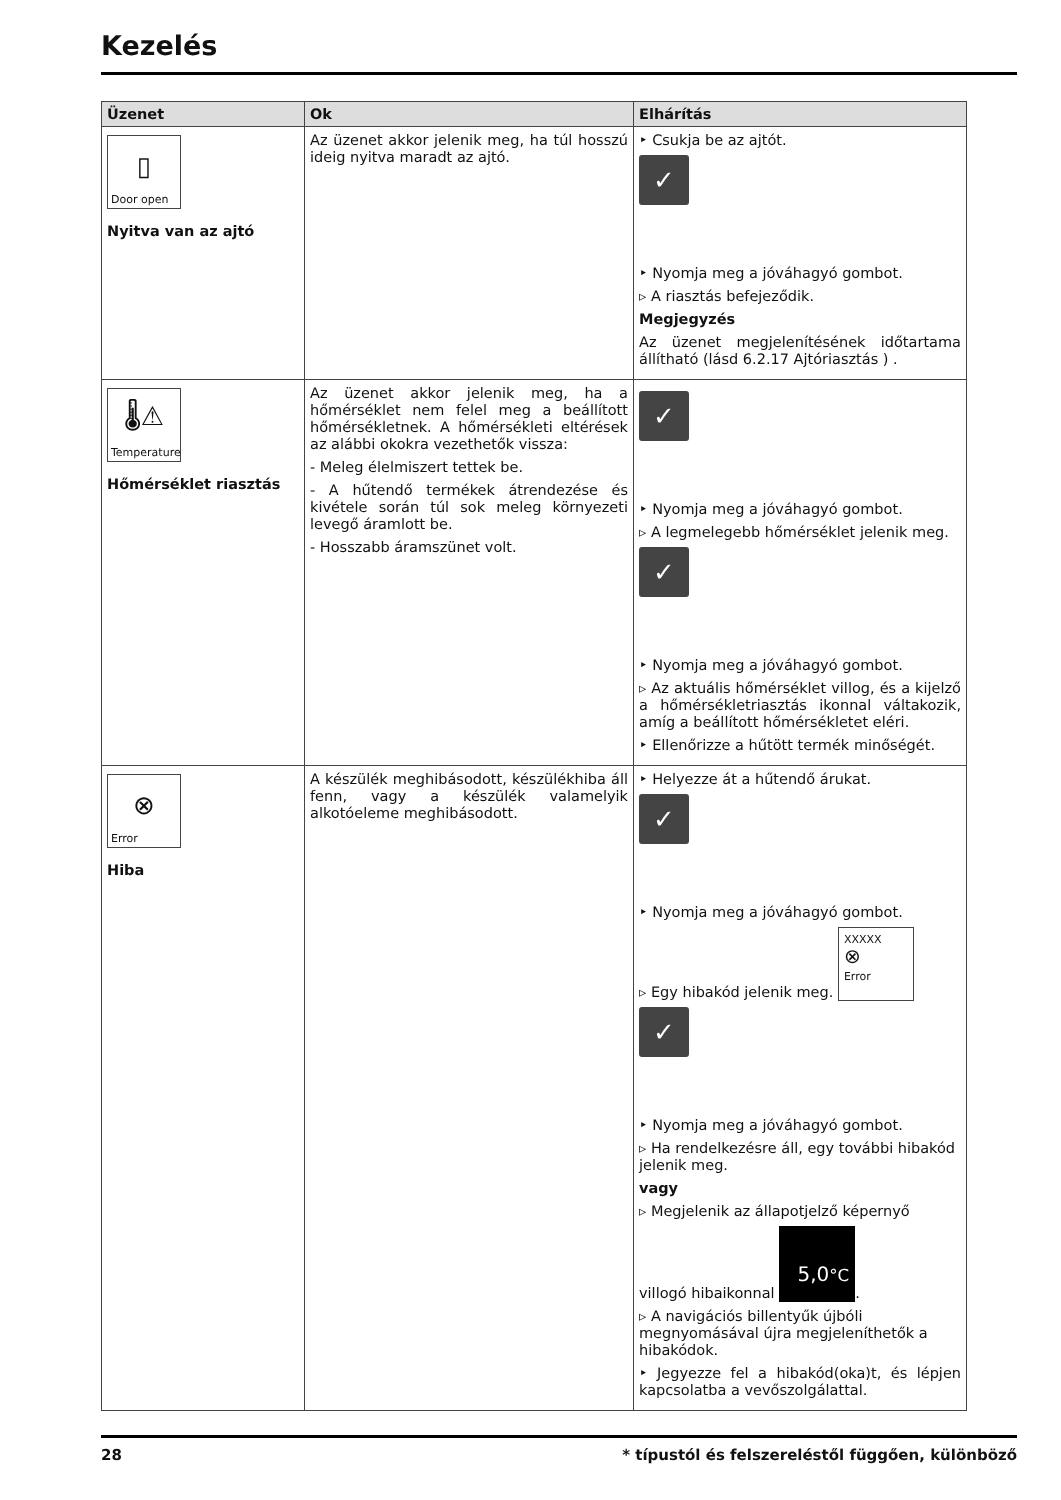Kezelés
| Üzenet | Ok | Elhárítás |
| --- | --- | --- |
| ▯ Door open Nyitva van az ajtó | Az üzenet akkor jelenik meg, ha túl hosszú ideig nyitva maradt az ajtó. | ‣ Csukja be az ajtót. ✓ ‣ Nyomja meg a jóváhagyó gombot. ▹ A riasztás befejeződik. Megjegyzés Az üzenet megjelenítésének időtartama állítható (lásd 6.2.17 Ajtóriasztás ) . |
| 🌡⚠ Temperature Hőmérséklet riasztás | Az üzenet akkor jelenik meg, ha a hőmérséklet nem felel meg a beállított hőmérsékletnek. A hőmérsékleti eltérések az alábbi okokra vezethetők vissza: - Meleg élelmiszert tettek be. - A hűtendő termékek átrendezése és kivétele során túl sok meleg környezeti levegő áramlott be. - Hosszabb áramszünet volt. | ✓ ‣ Nyomja meg a jóváhagyó gombot. ▹ A legmelegebb hőmérséklet jelenik meg. ✓ ‣ Nyomja meg a jóváhagyó gombot. ▹ Az aktuális hőmérséklet villog, és a kijelző a hőmérsékletriasztás ikonnal váltakozik, amíg a beállított hőmérsékletet eléri. ‣ Ellenőrizze a hűtött termék minőségét. |
| ⊗ Error Hiba | A készülék meghibásodott, készülékhiba áll fenn, vagy a készülék valamelyik alkotóeleme meghibásodott. | ‣ Helyezze át a hűtendő árukat. ✓ ‣ Nyomja meg a jóváhagyó gombot. ▹ Egy hibakód jelenik meg. XXXXX ⊗ Error ✓ ‣ Nyomja meg a jóváhagyó gombot. ▹ Ha rendelkezésre áll, egy további hibakód jelenik meg. vagy ▹ Megjelenik az állapotjelző képernyő villogó hibaikonnal 5,0 °C . ▹ A navigációs billentyűk újbóli megnyomásával újra megjeleníthetők a hibakódok. ‣ Jegyezze fel a hibakód(oka)t, és lépjen kapcsolatba a vevőszolgálattal. |
28 * típustól és felszereléstől függően, különböző